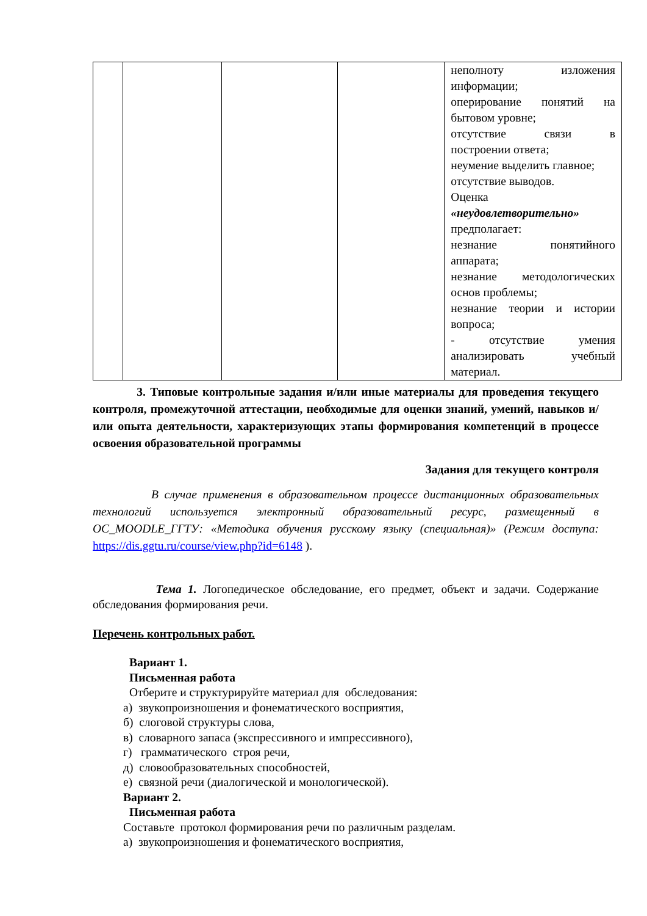| | | | | неполноту изложения информации; оперирование понятий на бытовом уровне; отсутствие связи в построении ответа; неумение выделить главное; отсутствие выводов. Оценка «неудовлетворительно» предполагает: незнание понятийного аппарата; незнание методологических основ проблемы; незнание теории и истории вопроса; - отсутствие умения анализировать учебный материал. |
3. Типовые контрольные задания и/или иные материалы для проведения текущего контроля, промежуточной аттестации, необходимые для оценки знаний, умений, навыков и/или опыта деятельности, характеризующих этапы формирования компетенций в процессе освоения образовательной программы
Задания для текущего контроля
В случае применения в образовательном процессе дистанционных образовательных технологий используется электронный образовательный ресурс, размещенный в ОС_MOODLE_ГГТУ: «Методика обучения русскому языку (специальная)» (Режим доступа: https://dis.ggtu.ru/course/view.php?id=6148 ).
Тема 1. Логопедическое обследование, его предмет, объект и задачи. Содержание обследования формирования речи.
Перечень контрольных работ.
Вариант 1.
Письменная работа
Отберите и структурируйте материал для обследования:
а) звукопроизношения и фонематического восприятия,
б) слоговой структуры слова,
в) словарного запаса (экспрессивного и импрессивного),
г) грамматического строя речи,
д) словообразовательных способностей,
е) связной речи (диалогической и монологической).
Вариант 2.
Письменная работа
Составьте протокол формирования речи по различным разделам.
а) звукопроизношения и фонематического восприятия,